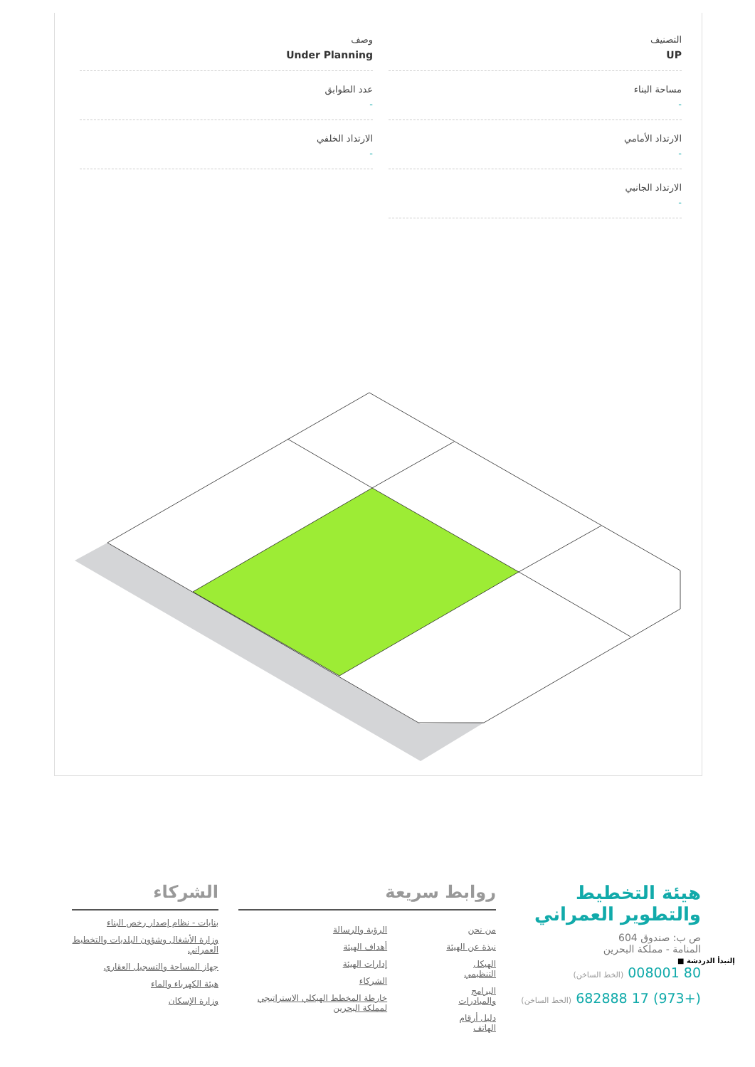التصنيف
UP
وصف
Under Planning
مساحة البناء
-
عدد الطوابق
-
الارتداد الأمامي
-
الارتداد الخلفي
-
الارتداد الجانبي
-
هيئة التخطيط والتطوير العمراني
ص ب: صندوق 604
المنامة - مملكة البحرين
80 008001 (الخط الساخن)
(+973) 17 682888 (الخط الساخن)
روابط سريعة
من نحن
نبذة عن الهيئة
الهيكل التنظيمي
البرامج والمبادرات
دليل أرقام الهاتف
الرؤية والرسالة
أهداف الهيئة
إدارات الهيئة
الشركاء
خارطة المخطط الهيكلي الاستراتيجي لمملكة البحرين
الشركاء
بنايات - نظام إصدار رخص البناء
وزارة الأشغال وشؤون البلديات والتخطيط العمراني
جهاز المساحة والتسجيل العقاري
هيئة الكهرباء والماء
وزارة الإسكان
إلنبدأ الدردشة ■